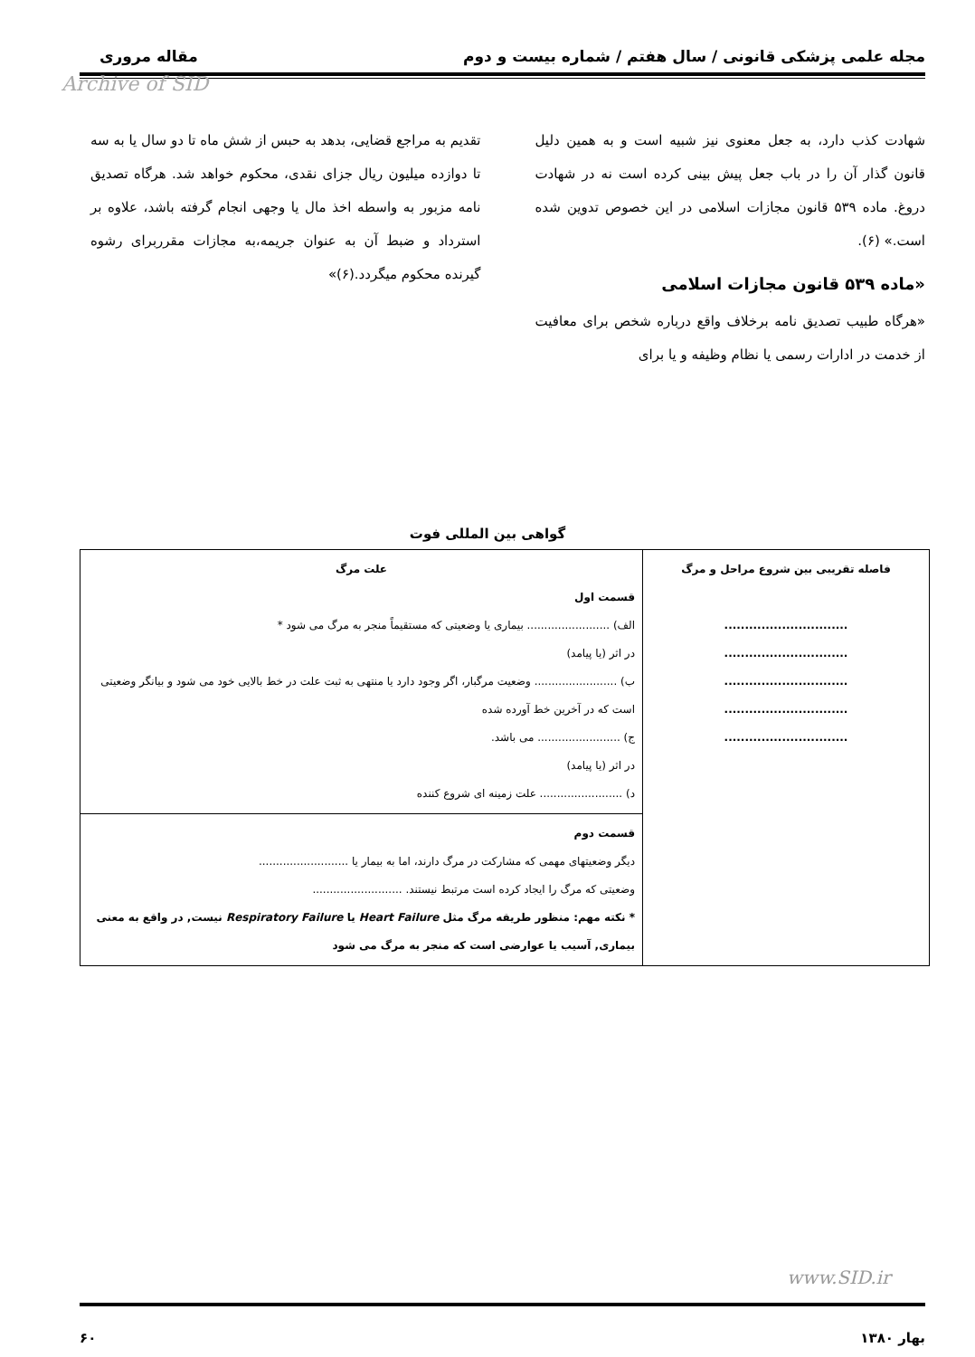مجله علمی پزشکی قانونی / سال هفتم / شماره بیست و دوم مقاله مروری
Archive of SID
شهادت کذب دارد، به جعل معنوی نیز شبیه است و به همین دلیل قانون گذار آن را در باب جعل پیش بینی کرده است نه در شهادت دروغ. ماده ۵۳۹ قانون مجازات اسلامی در این خصوص تدوین شده است.» (۶).
«ماده ۵۳۹ قانون مجازات اسلامی
«هرگاه طبیب تصدیق نامه برخلاف واقع درباره شخص برای معافیت از خدمت در ادارات رسمی یا نظام وظیفه و یا برای
تقدیم به مراجع قضایی، بدهد به حبس از شش ماه تا دو سال یا به سه تا دوازده میلیون ریال جزای نقدی، محکوم خواهد شد. هرگاه تصدیق نامه مزبور به واسطه اخذ مال یا وجهی انجام گرفته باشد، علاوه بر استرداد و ضبط آن به عنوان جریمه،به مجازات مقرربرای رشوه گیرنده محکوم میگردد.(۶)»
گواهی بین المللی فوت
| فاصله تقریبی بین شروع مراحل و مرگ .............................. .............................. .............................. .............................. .............................. | علت مرگ قسمت اول الف) ........................ بیماری یا وضعیتی که مستقیماً منجر به مرگ می شود * در اثر (یا پیامد) ب) ........................ وضعیت مرگبار، اگر وجود دارد یا منتهی به ثبت علت در خط بالایی خود می شود و بیانگر وضعیتی است که در آخرین خط آورده شده ج) ........................ می باشد. در اثر (یا پیامد) د) ........................ علت زمینه ای شروع کننده |
| | قسمت دوم دیگر وضعیتهای مهمی که مشارکت در مرگ دارند، اما به بیمار یا .......................... وضعیتی که مرگ را ایجاد کرده است مرتبط نیستند. .......................... * نکته مهم: منظور طریقه مرگ مثل Heart Failure یا Respiratory Failure نیست, در واقع به معنی بیماری, آسیب یا عوارضی است که منجر به مرگ می شود |
www.SID.ir
بهار ۱۳۸۰ ۶۰